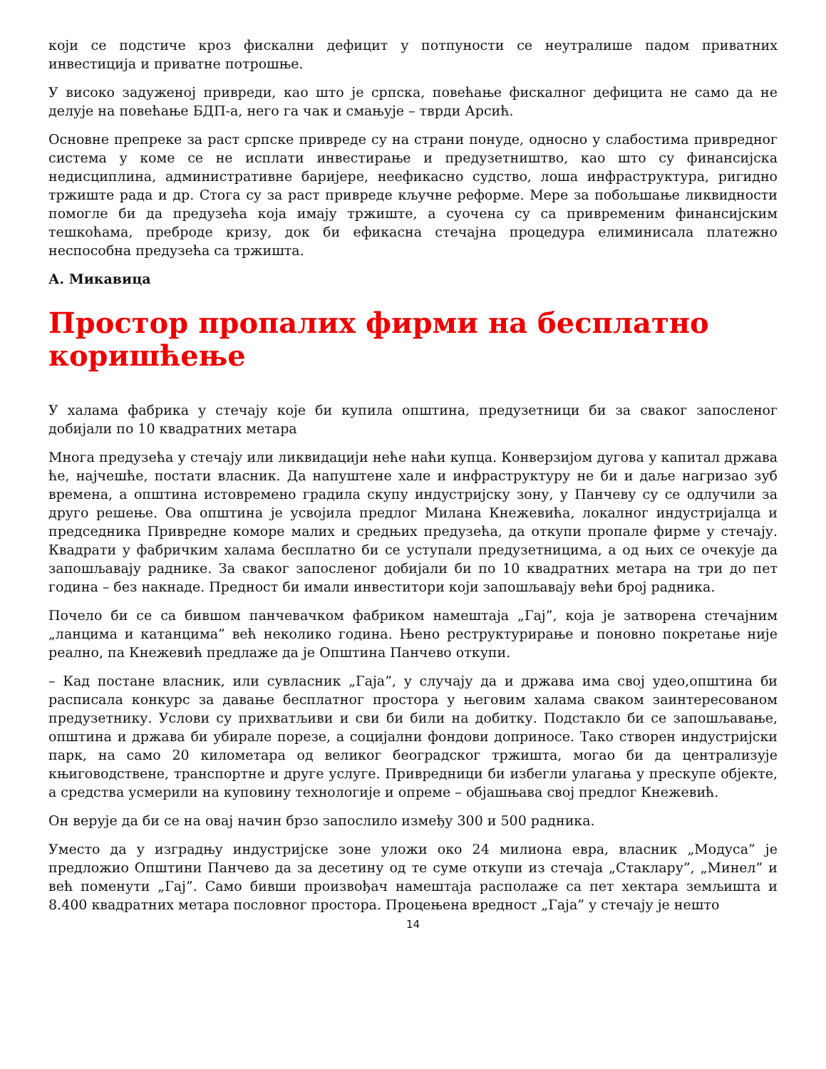који се подстиче кроз фискални дефицит у потпуности се неутралише падом приватних инвестиција и приватне потрошње.
У високо задуженој привреди, као што је српска, повећање фискалног дефицита не само да не делује на повећање БДП-а, него га чак и смањује – тврди Арсић.
Основне препреке за раст српске привреде су на страни понуде, односно у слабостима привредног система у коме се не исплати инвестирање и предузетништво, као што су финансијска недисциплина, административне баријере, неефикасно судство, лоша инфраструктура, ригидно тржиште рада и др. Стога су за раст привреде кључне реформе. Мере за побољшање ликвидности помогле би да предузећа која имају тржиште, а суочена су са привременим финансијским тешкоћама, преброде кризу, док би ефикасна стечајна процедура елиминисала платежно неспособна предузећа са тржишта.
А. Микавица
Простор пропалих фирми на бесплатно коришћење
У халама фабрика у стечају које би купила општина, предузетници би за сваког запосленог добијали по 10 квадратних метара
Многа предузећа у стечају или ликвидацији неће наћи купца. Конверзијом дугова у капитал држава ће, најчешће, постати власник. Да напуштене хале и инфраструктуру не би и даље нагризао зуб времена, а општина истовремено градила скупу индустријску зону, у Панчеву су се одлучили за друго решење. Ова општина је усвојила предлог Милана Кнежевића, локалног индустријалца и председника Привредне коморе малих и средњих предузећа, да откупи пропале фирме у стечају. Квадрати у фабричким халама бесплатно би се уступали предузетницима, а од њих се очекује да запошљавају раднике. За сваког запосленог добијали би по 10 квадратних метара на три до пет година – без накнаде. Предност би имали инвеститори који запошљавају већи број радника.
Почело би се са бившом панчевачком фабриком намештаја „Гај”, која је затворена стечајним „ланцима и катанцима” већ неколико година. Њено реструктурирање и поновно покретање није реално, па Кнежевић предлаже да је Општина Панчево откупи.
– Кад постане власник, или сувласник „Гаја”, у случају да и држава има свој удео,општина би расписала конкурс за давање бесплатног простора у његовим халама сваком заинтересованом предузетнику. Услови су прихватљиви и сви би били на добитку. Подстакло би се запошљавање, општина и држава би убирале порезе, а социјални фондови доприносе. Тако створен индустријски парк, на само 20 километара од великог београдског тржишта, могао би да централизује књиговодствене, транспортне и друге услуге. Привредници би избегли улагања у прескупе објекте, а средства усмерили на куповину технологије и опреме – објашњава свој предлог Кнежевић.
Он верује да би се на овај начин брзо запослило између 300 и 500 радника.
Уместо да у изградњу индустријске зоне уложи око 24 милиона евра, власник „Модуса” је предложио Општини Панчево да за десетину од те суме откупи из стечаја „Стаклару”, „Минел” и већ поменути „Гај”. Само бивши произвођач намештаја располаже са пет хектара земљишта и 8.400 квадратних метара пословног простора. Процењена вредност „Гаја” у стечају је нешто
14